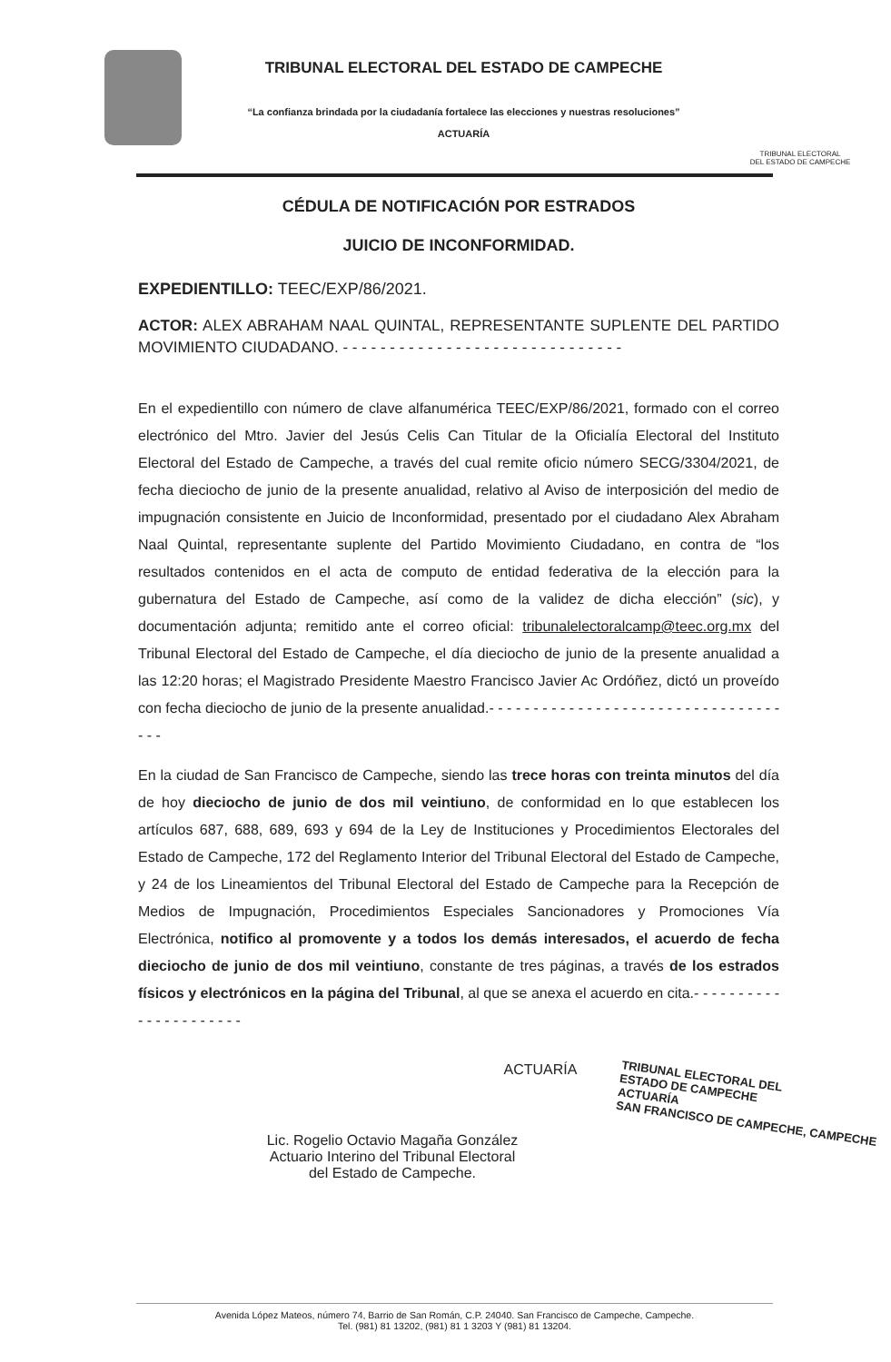TRIBUNAL ELECTORAL DEL ESTADO DE CAMPECHE
“La confianza brindada por la ciudadanía fortalece las elecciones y nuestras resoluciones”
ACTUARÍA
TRIBUNAL ELECTORAL
DEL ESTADO DE CAMPECHE
CÉDULA DE NOTIFICACIÓN POR ESTRADOS
JUICIO DE INCONFORMIDAD.
EXPEDIENTILLO: TEEC/EXP/86/2021.
ACTOR: ALEX ABRAHAM NAAL QUINTAL, REPRESENTANTE SUPLENTE DEL PARTIDO MOVIMIENTO CIUDADANO. - - - - - - - - - - - - - - - - - - - - - - - - - - - - - -
En el expedientillo con número de clave alfanumérica TEEC/EXP/86/2021, formado con el correo electrónico del Mtro. Javier del Jesús Celis Can Titular de la Oficialía Electoral del Instituto Electoral del Estado de Campeche, a través del cual remite oficio número SECG/3304/2021, de fecha dieciocho de junio de la presente anualidad, relativo al Aviso de interposición del medio de impugnación consistente en Juicio de Inconformidad, presentado por el ciudadano Alex Abraham Naal Quintal, representante suplente del Partido Movimiento Ciudadano, en contra de “los resultados contenidos en el acta de computo de entidad federativa de la elección para la gubernatura del Estado de Campeche, así como de la validez de dicha elección” (sic), y documentación adjunta; remitido ante el correo oficial: tribunalelectoralcamp@teec.org.mx del Tribunal Electoral del Estado de Campeche, el día dieciocho de junio de la presente anualidad a las 12:20 horas; el Magistrado Presidente Maestro Francisco Javier Ac Ordóñez, dictó un proveído con fecha dieciocho de junio de la presente anualidad.- - - - - - - - - - - - - - - - - - - - - - - - - - - - - - - - - - - -
En la ciudad de San Francisco de Campeche, siendo las trece horas con treinta minutos del día de hoy dieciocho de junio de dos mil veintiuno, de conformidad en lo que establecen los artículos 687, 688, 689, 693 y 694 de la Ley de Instituciones y Procedimientos Electorales del Estado de Campeche, 172 del Reglamento Interior del Tribunal Electoral del Estado de Campeche, y 24 de los Lineamientos del Tribunal Electoral del Estado de Campeche para la Recepción de Medios de Impugnación, Procedimientos Especiales Sancionadores y Promociones Vía Electrónica, notifico al promovente y a todos los demás interesados, el acuerdo de fecha dieciocho de junio de dos mil veintiuno, constante de tres páginas, a través de los estrados físicos y electrónicos en la página del Tribunal, al que se anexa el acuerdo en cita.- - - - - - - - - - - - - - - - - - - - - -
ACTUARÍA
Lic. Rogelio Octavio Magaña González
Actuario Interino del Tribunal Electoral
del Estado de Campeche.
TRIBUNAL ELECTORAL DEL
ESTADO DE CAMPECHE
ACTUARÍA
SAN FRANCISCO DE CAMPECHE, CAMPECHE
Avenida López Mateos, número 74, Barrio de San Román, C.P. 24040. San Francisco de Campeche, Campeche.
Tel. (981) 81 13202, (981) 81 1 3203 Y (981) 81 13204.